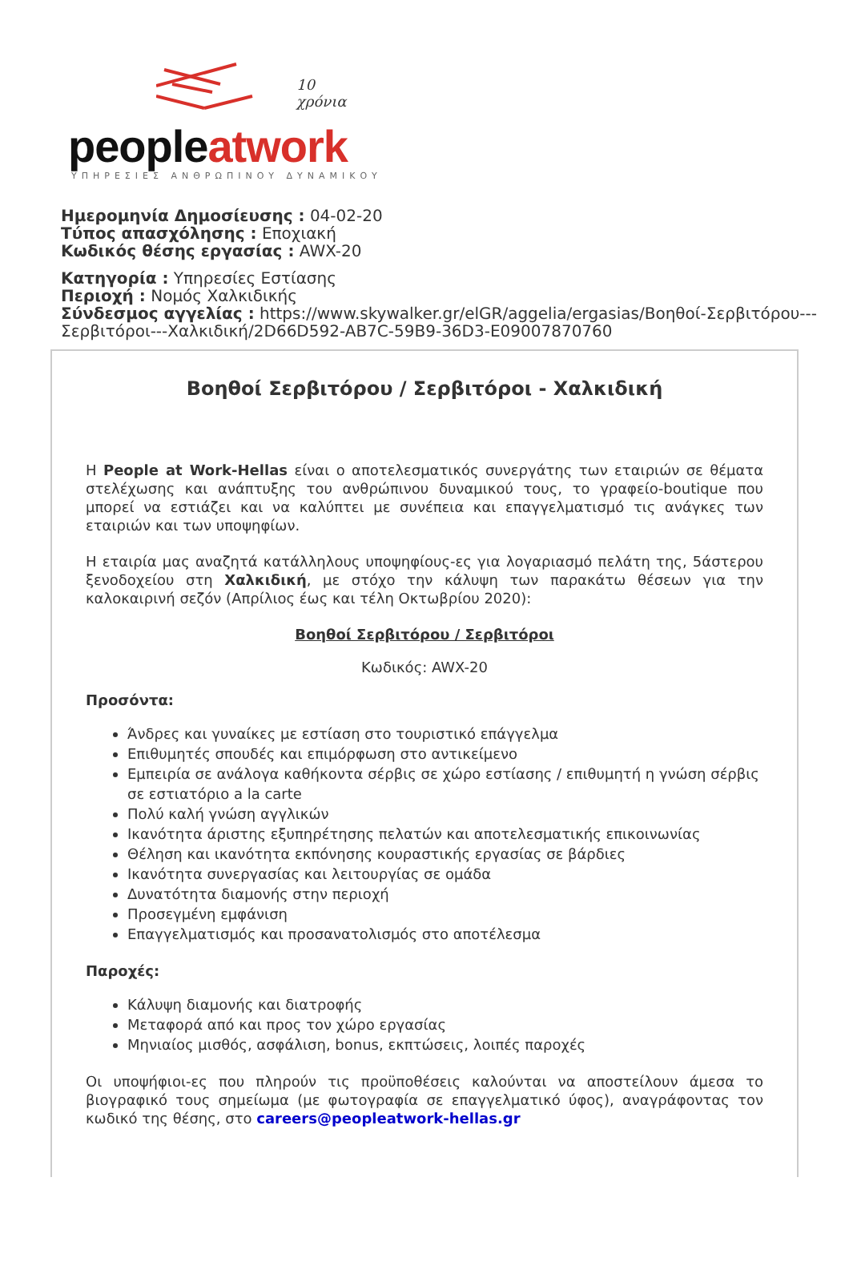10
χρόνια
peopleatwork
ΥΠΗΡΕΣΙΕΣ ΑΝΘΡΩΠΙΝΟΥ ΔΥΝΑΜΙΚΟΥ
Ημερομηνία Δημοσίευσης : 04-02-20
Τύπος απασχόλησης : Εποχιακή
Κωδικός θέσης εργασίας : AWX-20
Κατηγορία : Υπηρεσίες Εστίασης
Περιοχή : Νομός Χαλκιδικής
Σύνδεσμος αγγελίας : https://www.skywalker.gr/elGR/aggelia/ergasias/Βοηθοί-Σερβιτόρου---Σερβιτόροι---Χαλκιδική/2D66D592-AB7C-59B9-36D3-E09007870760
Βοηθοί Σερβιτόρου / Σερβιτόροι - Χαλκιδική
Η People at Work-Hellas είναι ο αποτελεσματικός συνεργάτης των εταιριών σε θέματα στελέχωσης και ανάπτυξης του ανθρώπινου δυναμικού τους, το γραφείο-boutique που μπορεί να εστιάζει και να καλύπτει με συνέπεια και επαγγελματισμό τις ανάγκες των εταιριών και των υποψηφίων.
Η εταιρία μας αναζητά κατάλληλους υποψηφίους-ες για λογαριασμό πελάτη της, 5άστερου ξενοδοχείου στη Χαλκιδική, με στόχο την κάλυψη των παρακάτω θέσεων για την καλοκαιρινή σεζόν (Απρίλιος έως και τέλη Οκτωβρίου 2020):
Βοηθοί Σερβιτόρου / Σερβιτόροι
Κωδικός: AWX-20
Προσόντα:
Άνδρες και γυναίκες με εστίαση στο τουριστικό επάγγελμα
Επιθυμητές σπουδές και επιμόρφωση στο αντικείμενο
Εμπειρία σε ανάλογα καθήκοντα σέρβις σε χώρο εστίασης / επιθυμητή η γνώση σέρβις σε εστιατόριο a la carte
Πολύ καλή γνώση αγγλικών
Ικανότητα άριστης εξυπηρέτησης πελατών και αποτελεσματικής επικοινωνίας
Θέληση και ικανότητα εκπόνησης κουραστικής εργασίας σε βάρδιες
Ικανότητα συνεργασίας και λειτουργίας σε ομάδα
Δυνατότητα διαμονής στην περιοχή
Προσεγμένη εμφάνιση
Επαγγελματισμός και προσανατολισμός στο αποτέλεσμα
Παροχές:
Κάλυψη διαμονής και διατροφής
Μεταφορά από και προς τον χώρο εργασίας
Μηνιαίος μισθός, ασφάλιση, bonus, εκπτώσεις, λοιπές παροχές
Οι υποψήφιοι-ες που πληρούν τις προϋποθέσεις καλούνται να αποστείλουν άμεσα το βιογραφικό τους σημείωμα (με φωτογραφία σε επαγγελματικό ύφος), αναγράφοντας τον κωδικό της θέσης, στο careers@peopleatwork-hellas.gr